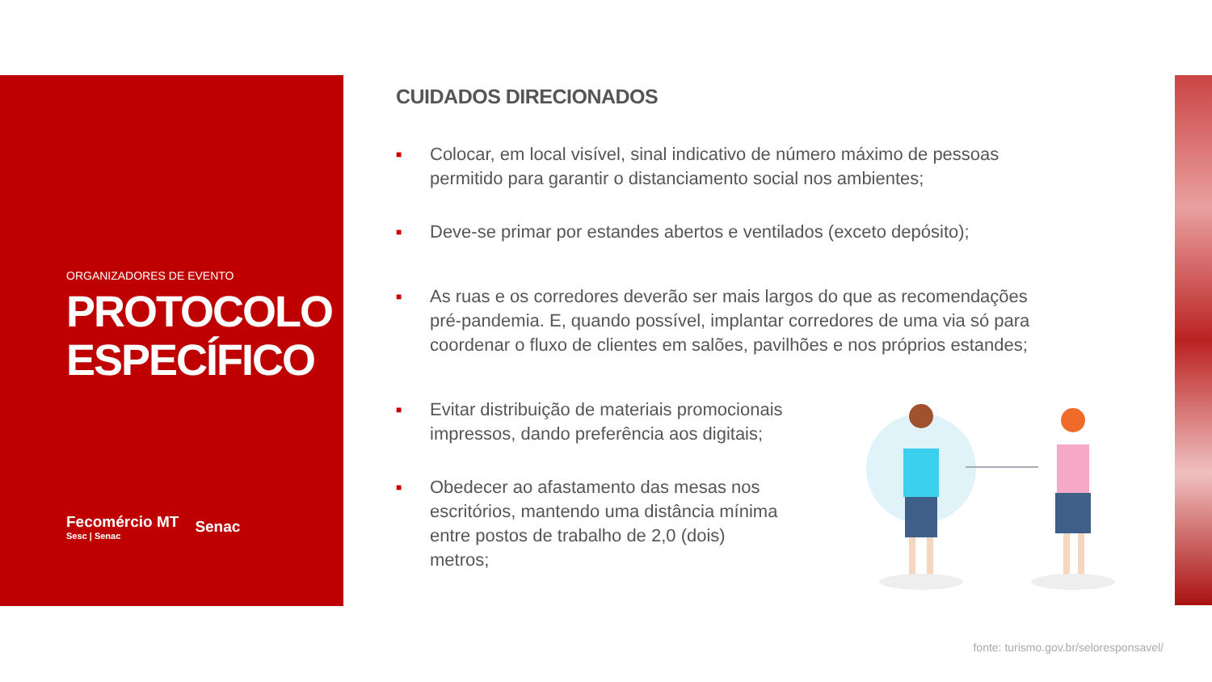ORGANIZADORES DE EVENTO
PROTOCOLO ESPECÍFICO
Fecomércio MT
Sesc | Senac
Senac
CUIDADOS DIRECIONADOS
■ Colocar, em local visível, sinal indicativo de número máximo de pessoas permitido para garantir o distanciamento social nos ambientes;
■ Deve-se primar por estandes abertos e ventilados (exceto depósito);
■ As ruas e os corredores deverão ser mais largos do que as recomendações pré-pandemia. E, quando possível, implantar corredores de uma via só para coordenar o fluxo de clientes em salões, pavilhões e nos próprios estandes;
■ Evitar distribuição de materiais promocionais impressos, dando preferência aos digitais;
■ Obedecer ao afastamento das mesas nos escritórios, mantendo uma distância mínima entre postos de trabalho de 2,0 (dois) metros;
fonte: turismo.gov.br/seloresponsavel/